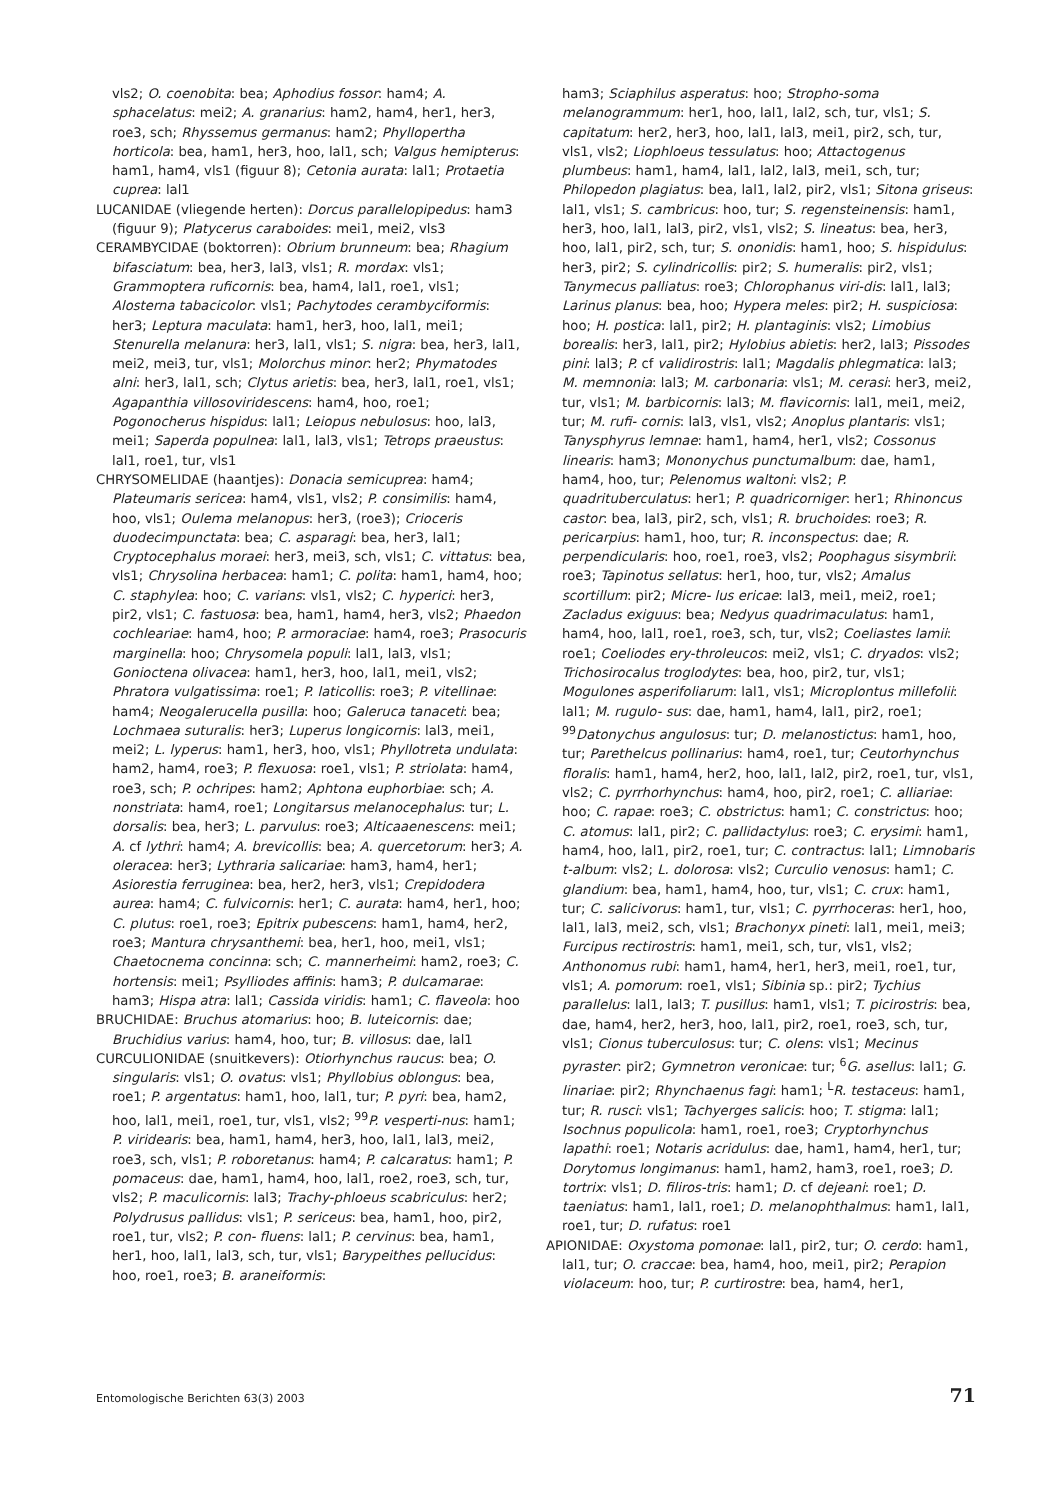vls2; O. coenobita: bea; Aphodius fossor: ham4; A. sphacelatus: mei2; A. granarius: ham2, ham4, her1, her3, roe3, sch; Rhyssemus germanus: ham2; Phyllopertha horticola: bea, ham1, her3, hoo, lal1, sch; Valgus hemipterus: ham1, ham4, vls1 (figuur 8); Cetonia aurata: lal1; Protaetia cuprea: lal1
LUCANIDAE (vliegende herten): Dorcus parallelopipedus: ham3 (figuur 9); Platycerus caraboides: mei1, mei2, vls3
CERAMBYCIDAE (boktorren): Obrium brunneum: bea; Rhagium bifasciatum: bea, her3, lal3, vls1; R. mordax: vls1; Grammoptera ruficornis: bea, ham4, lal1, roe1, vls1; Alosterna tabacicolor: vls1; Pachytodes cerambyciformis: her3; Leptura maculata: ham1, her3, hoo, lal1, mei1; Stenurella melanura: her3, lal1, vls1; S. nigra: bea, her3, lal1, mei2, mei3, tur, vls1; Molorchus minor: her2; Phymatodes alni: her3, lal1, sch; Clytus arietis: bea, her3, lal1, roe1, vls1; Agapanthia villosoviridescens: ham4, hoo, roe1; Pogonocherus hispidus: lal1; Leiopus nebulosus: hoo, lal3, mei1; Saperda populnea: lal1, lal3, vls1; Tetrops praeustus: lal1, roe1, tur, vls1
CHRYSOMELIDAE (haantjes): Donacia semicuprea: ham4; Plateumaris sericea: ham4, vls1, vls2; P. consimilis: ham4, hoo, vls1; Oulema melanopus: her3, (roe3); Crioceris duodecimpunctata: bea; C. asparagi: bea, her3, lal1; Cryptocephalus moraei: her3, mei3, sch, vls1; C. vittatus: bea, vls1; Chrysolina herbacea: ham1; C. polita: ham1, ham4, hoo; C. staphylea: hoo; C. varians: vls1, vls2; C. hyperici: her3, pir2, vls1; C. fastuosa: bea, ham1, ham4, her3, vls2; Phaedon cochleariae: ham4, hoo; P. armoraciae: ham4, roe3; Prasocuris marginella: hoo; Chrysomela populi: lal1, lal3, vls1; Gonioctena olivacea: ham1, her3, hoo, lal1, mei1, vls2; Phratora vulgatissima: roe1; P. laticollis: roe3; P. vitellinae: ham4; Neogalerucella pusilla: hoo; Galeruca tanaceti: bea; Lochmaea suturalis: her3; Luperus longicornis: lal3, mei1, mei2; L. lyperus: ham1, her3, hoo, vls1; Phyllotreta undulata: ham2, ham4, roe3; P. flexuosa: roe1, vls1; P. striolata: ham4, roe3, sch; P. ochripes: ham2; Aphtona euphorbiae: sch; A. nonstriata: ham4, roe1; Longitarsus melanocephalus: tur; L. dorsalis: bea, her3; L. parvulus: roe3; Alticaaenescens: mei1; A. cf lythri: ham4; A. brevicollis: bea; A. quercetorum: her3; A. oleracea: her3; Lythraria salicariae: ham3, ham4, her1; Asiorestia ferruginea: bea, her2, her3, vls1; Crepidodera aurea: ham4; C. fulvicornis: her1; C. aurata: ham4, her1, hoo; C. plutus: roe1, roe3; Epitrix pubescens: ham1, ham4, her2, roe3; Mantura chrysanthemi: bea, her1, hoo, mei1, vls1; Chaetocnema concinna: sch; C. mannerheimi: ham2, roe3; C. hortensis: mei1; Psylliodes affinis: ham3; P. dulcamarae: ham3; Hispa atra: lal1; Cassida viridis: ham1; C. flaveola: hoo
BRUCHIDAE: Bruchus atomarius: hoo; B. luteicornis: dae; Bruchidius varius: ham4, hoo, tur; B. villosus: dae, lal1
CURCULIONIDAE (snuitkevers): Otiorhynchus raucus: bea; O. singularis: vls1; O. ovatus: vls1; Phyllobius oblongus: bea, roe1; P. argentatus: ham1, hoo, lal1, tur; P. pyri: bea, ham2, hoo, lal1, mei1, roe1, tur, vls1, vls2; <sup>99</sup>P. vesperti-nus: ham1; P. viridearis: bea, ham1, ham4, her3, hoo, lal1, lal3, mei2, roe3, sch, vls1; P. roboretanus: ham4; P. calcaratus: ham1; P. pomaceus: dae, ham1, ham4, hoo, lal1, roe2, roe3, sch, tur, vls2; P. maculicornis: lal3; Trachy-phloeus scabriculus: her2; Polydrusus pallidus: vls1; P. sericeus: bea, ham1, hoo, pir2, roe1, tur, vls2; P. con- fluens: lal1; P. cervinus: bea, ham1, her1, hoo, lal1, lal3, sch, tur, vls1; Barypeithes pellucidus: hoo, roe1, roe3; B. araneiformis:
ham3; Sciaphilus asperatus: hoo; Stropho-soma melanogrammum: her1, hoo, lal1, lal2, sch, tur, vls1; S. capitatum: her2, her3, hoo, lal1, lal3, mei1, pir2, sch, tur, vls1, vls2; Liophloeus tessulatus: hoo; Attactogenus plumbeus: ham1, ham4, lal1, lal2, lal3, mei1, sch, tur; Philopedon plagiatus: bea, lal1, lal2, pir2, vls1; Sitona griseus: lal1, vls1; S. cambricus: hoo, tur; S. regensteinensis: ham1, her3, hoo, lal1, lal3, pir2, vls1, vls2; S. lineatus: bea, her3, hoo, lal1, pir2, sch, tur; S. ononidis: ham1, hoo; S. hispidulus: her3, pir2; S. cylindricollis: pir2; S. humeralis: pir2, vls1; Tanymecus palliatus: roe3; Chlorophanus viri-dis: lal1, lal3; Larinus planus: bea, hoo; Hypera meles: pir2; H. suspiciosa: hoo; H. postica: lal1, pir2; H. plantaginis: vls2; Limobius borealis: her3, lal1, pir2; Hylobius abietis: her2, lal3; Pissodes pini: lal3; P. cf validirostris: lal1; Magdalis phlegmatica: lal3; M. memnonia: lal3; M. carbonaria: vls1; M. cerasi: her3, mei2, tur, vls1; M. barbicornis: lal3; M. flavicornis: lal1, mei1, mei2, tur; M. rufi- cornis: lal3, vls1, vls2; Anoplus plantaris: vls1; Tanysphyrus lemnae: ham1, ham4, her1, vls2; Cossonus linearis: ham3; Mononychus punctumalbum: dae, ham1, ham4, hoo, tur; Pelenomus waltoni: vls2; P. quadrituberculatus: her1; P. quadricorniger: her1; Rhinoncus castor: bea, lal3, pir2, sch, vls1; R. bruchoides: roe3; R. pericarpius: ham1, hoo, tur; R. inconspectus: dae; R. perpendicularis: hoo, roe1, roe3, vls2; Poophagus sisymbrii: roe3; Tapinotus sellatus: her1, hoo, tur, vls2; Amalus scortillum: pir2; Micre- lus ericae: lal3, mei1, mei2, roe1; Zacladus exiguus: bea; Nedyus quadrimaculatus: ham1, ham4, hoo, lal1, roe1, roe3, sch, tur, vls2; Coeliastes lamii: roe1; Coeliodes ery-throleucos: mei2, vls1; C. dryados: vls2; Trichosirocalus troglodytes: bea, hoo, pir2, tur, vls1; Mogulones asperifoliarum: lal1, vls1; Microplontus millefolii: lal1; M. rugulo- sus: dae, ham1, ham4, lal1, pir2, roe1; <sup>99</sup>Datonychus angulosus: tur; D. melanostictus: ham1, hoo, tur; Parethelcus pollinarius: ham4, roe1, tur; Ceutorhynchus floralis: ham1, ham4, her2, hoo, lal1, lal2, pir2, roe1, tur, vls1, vls2; C. pyrrhorhynchus: ham4, hoo, pir2, roe1; C. alliariae: hoo; C. rapae: roe3; C. obstrictus: ham1; C. constrictus: hoo; C. atomus: lal1, pir2; C. pallidactylus: roe3; C. erysimi: ham1, ham4, hoo, lal1, pir2, roe1, tur; C. contractus: lal1; Limnobaris t-album: vls2; L. dolorosa: vls2; Curculio venosus: ham1; C. glandium: bea, ham1, ham4, hoo, tur, vls1; C. crux: ham1, tur; C. salicivorus: ham1, tur, vls1; C. pyrrhoceras: her1, hoo, lal1, lal3, mei2, sch, vls1; Brachonyx pineti: lal1, mei1, mei3; Furcipus rectirostris: ham1, mei1, sch, tur, vls1, vls2; Anthonomus rubi: ham1, ham4, her1, her3, mei1, roe1, tur, vls1; A. pomorum: roe1, vls1; Sibinia sp.: pir2; Tychius parallelus: lal1, lal3; T. pusillus: ham1, vls1; T. picirostris: bea, dae, ham4, her2, her3, hoo, lal1, pir2, roe1, roe3, sch, tur, vls1; Cionus tuberculosus: tur; C. olens: vls1; Mecinus pyraster: pir2; Gymnetron veronicae: tur; <sup>6</sup>G. asellus: lal1; G. linariae: pir2; Rhynchaenus fagi: ham1; <sup>L</sup>R. testaceus: ham1, tur; R. rusci: vls1; Tachyerges salicis: hoo; T. stigma: lal1; Isochnus populicola: ham1, roe1, roe3; Cryptorhynchus lapathi: roe1; Notaris acridulus: dae, ham1, ham4, her1, tur; Dorytomus longimanus: ham1, ham2, ham3, roe1, roe3; D. tortrix: vls1; D. filiros-tris: ham1; D. cf dejeani: roe1; D. taeniatus: ham1, lal1, roe1; D. melanophthalmus: ham1, lal1, roe1, tur; D. rufatus: roe1
APIONIDAE: Oxystoma pomonae: lal1, pir2, tur; O. cerdo: ham1, lal1, tur; O. craccae: bea, ham4, hoo, mei1, pir2; Perapion violaceum: hoo, tur; P. curtirostre: bea, ham4, her1,
Entomologische Berichten 63(3) 2003 71